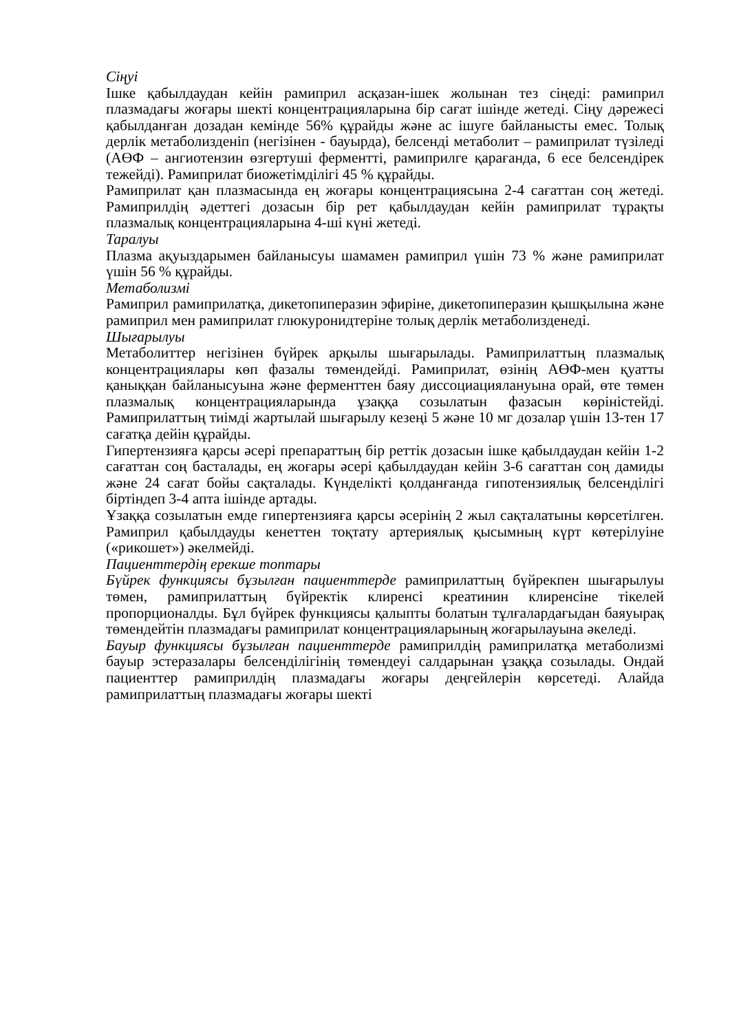Сіңуі
Ішке қабылдаудан кейін рамиприл асқазан-ішек жолынан тез сіңеді: рамиприл плазмадағы жоғары шекті концентрацияларына бір сағат ішінде жетеді. Сіңу дәрежесі қабылданған дозадан кемінде 56% құрайды және ас ішуге байланысты емес. Толық дерлік метаболизденіп (негізінен - бауырда), белсенді метаболит – рамиприлат түзіледі (АӨФ – ангиотензин өзгертуші ферментті, рамиприлге қарағанда, 6 есе белсендірек тежейді). Рамиприлат биожетімділігі 45 % құрайды.
Рамиприлат қан плазмасында ең жоғары концентрациясына 2-4 сағаттан соң жетеді. Рамиприлдің әдеттегі дозасын бір рет қабылдаудан кейін рамиприлат тұрақты плазмалық концентрацияларына 4-ші күні жетеді.
Таралуы
Плазма ақуыздарымен байланысуы шамамен рамиприл үшін 73 % және рамиприлат үшін 56 % құрайды.
Метаболизмі
Рамиприл рамиприлатқа, дикетопиперазин эфиріне, дикетопиперазин қышқылына және рамиприл мен рамиприлат глюкуронидтеріне толық дерлік метаболизденеді.
Шығарылуы
Метаболиттер негізінен бүйрек арқылы шығарылады. Рамиприлаттың плазмалық концентрациялары көп фазалы төмендейді. Рамиприлат, өзінің АӨФ-мен қуатты қаныққан байланысуына және ферменттен баяу диссоциациялануына орай, өте төмен плазмалық концентрацияларында ұзаққа созылатын фазасын көріністейді. Рамиприлаттың тиімді жартылай шығарылу кезеңі 5 және 10 мг дозалар үшін 13-тен 17 сағатқа дейін құрайды.
Гипертензияға қарсы әсері препараттың бір реттік дозасын ішке қабылдаудан кейін 1-2 сағаттан соң басталады, ең жоғары әсері қабылдаудан кейін 3-6 сағаттан соң дамиды және 24 сағат бойы сақталады. Күнделікті қолданғанда гипотензиялық белсенділігі біртіндеп 3-4 апта ішінде артады.
Ұзаққа созылатын емде гипертензияға қарсы әсерінің 2 жыл сақталатыны көрсетілген. Рамиприл қабылдауды кенеттен тоқтату артериялық қысымның күрт көтерілуіне («рикошет») әкелмейді.
Пациенттердің ерекше топтары
Бүйрек функциясы бұзылған пациенттерде рамиприлаттың бүйрекпен шығарылуы төмен, рамиприлаттың бүйректік клиренсі креатинин клиренсіне тікелей пропорционалды. Бұл бүйрек функциясы қалыпты болатын тұлғалардағыдан баяуырақ төмендейтін плазмадағы рамиприлат концентрацияларының жоғарылауына әкеледі.
Бауыр функциясы бұзылған пациенттерде рамиприлдің рамиприлатқа метаболизмі бауыр эстеразалары белсенділігінің төмендеуі салдарынан ұзаққа созылады. Ондай пациенттер рамиприлдің плазмадағы жоғары деңгейлерін көрсетеді. Алайда рамиприлаттың плазмадағы жоғары шекті